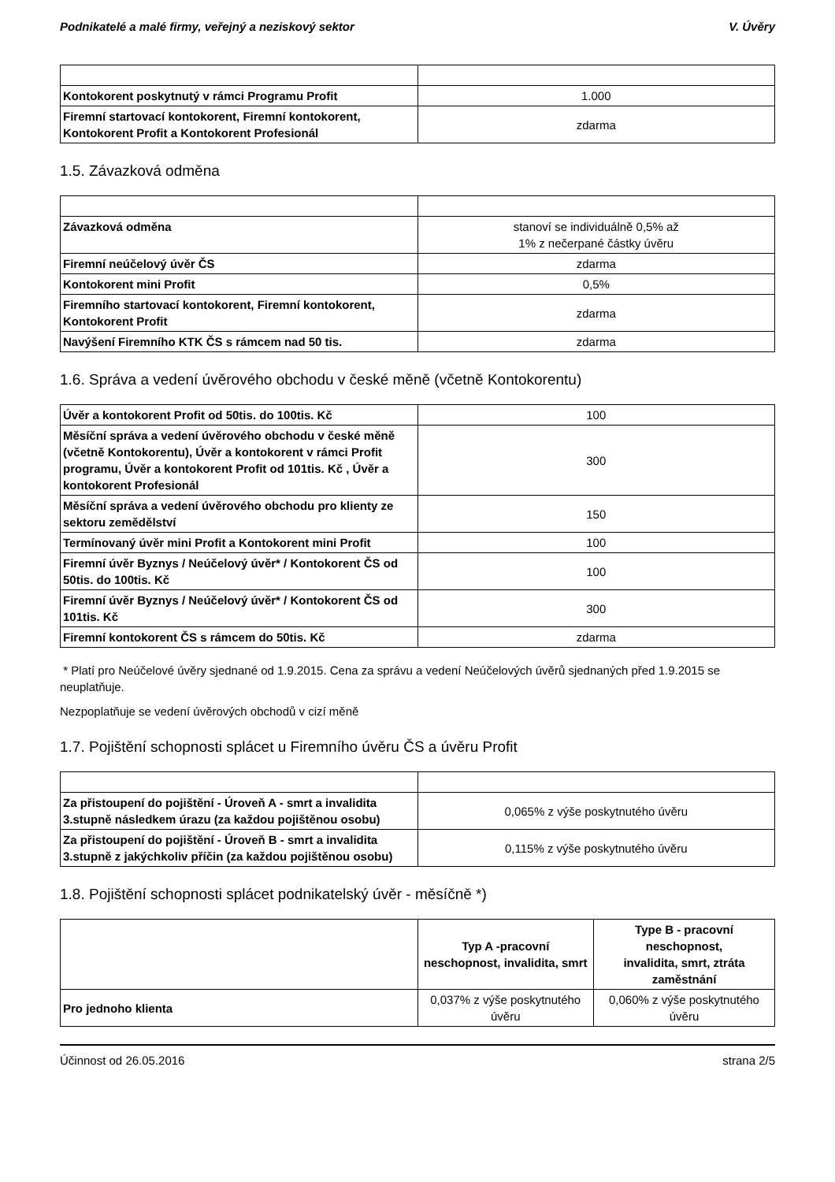Podnikatelé a malé firmy, veřejný a neziskový sektor V. Úvěry
| Kontokorent poskytnutý v rámci Programu Profit | 1.000 |
| Firemní startovací kontokorent, Firemní kontokorent, Kontokorent Profit a Kontokorent Profesionál | zdarma |
1.5. Závazková odměna
| Závazková odměna | stanoví se individuálně 0,5% až 1% z nečerpané částky úvěru |
| Firemní neúčelový úvěr ČS | zdarma |
| Kontokorent mini Profit | 0,5% |
| Firemního startovací kontokorent, Firemní kontokorent, Kontokorent Profit | zdarma |
| Navýšení Firemního KTK ČS s rámcem nad 50 tis. | zdarma |
1.6. Správa a vedení úvěrového obchodu v české měně (včetně Kontokorentu)
| Úvěr a kontokorent Profit od 50tis. do 100tis. Kč | 100 |
| Měsíční správa a vedení úvěrového obchodu v české měně (včetně Kontokorentu), Úvěr a kontokorent v rámci Profit programu, Úvěr a kontokorent Profit od 101tis. Kč , Úvěr a kontokorent Profesionál | 300 |
| Měsíční správa a vedení úvěrového obchodu pro klienty ze sektoru zemědělství | 150 |
| Termínovaný úvěr mini Profit a Kontokorent mini Profit | 100 |
| Firemní úvěr Byznys / Neúčelový úvěr* / Kontokorent ČS od 50tis. do 100tis. Kč | 100 |
| Firemní úvěr Byznys / Neúčelový úvěr* / Kontokorent ČS od 101tis. Kč | 300 |
| Firemní kontokorent ČS s rámcem do 50tis. Kč | zdarma |
* Platí pro Neúčelové úvěry sjednané od 1.9.2015. Cena za správu a vedení Neúčelových úvěrů sjednaných před 1.9.2015 se neuplatňuje.
Nezpoplatňuje se vedení úvěrových obchodů v cizí měně
1.7. Pojištění schopnosti splácet u Firemního úvěru ČS a úvěru Profit
| Za přistoupení do pojištění - Úroveň A - smrt a invalidita 3.stupně následkem úrazu (za každou pojištěnou osobu) | 0,065% z výše poskytnutého úvěru |
| Za přistoupení do pojištění - Úroveň B - smrt a invalidita 3.stupně z jakýchkoliv příčin (za každou pojištěnou osobu) | 0,115% z výše poskytnutého úvěru |
1.8. Pojištění schopnosti splácet podnikatelský úvěr - měsíčně *)
| | Typ A -pracovní neschopnost, invalidita, smrt | Type B - pracovní neschopnost, invalidita, smrt, ztráta zaměstnání |
| Pro jednoho klienta | 0,037% z výše poskytnutého úvěru | 0,060% z výše poskytnutého úvěru |
Účinnost od 26.05.2016 strana 2/5